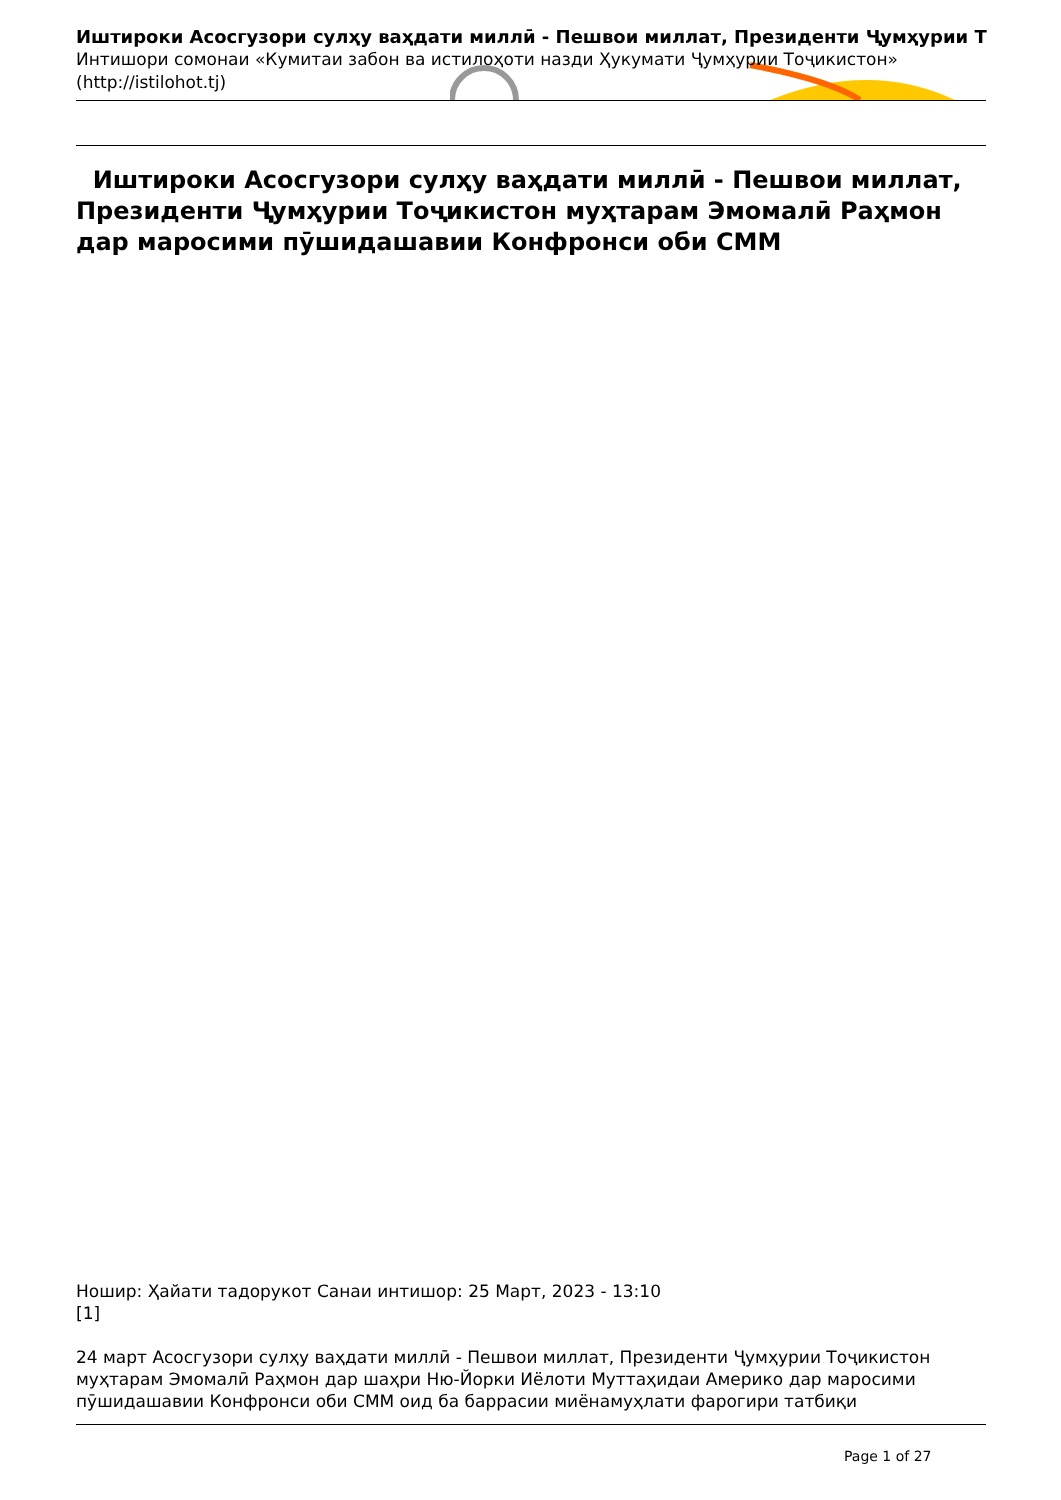Иштироки Асосгузори сулҳу ваҳдати миллӣ - Пешвои миллат, Президенти Ҷумҳурии Т
Интишори сомонаи «Кумитаи забон ва истилоҳоти назди Ҳукумати Ҷумҳурии Тоҷикистон» (http://istilohot.tj)
Иштироки Асосгузори сулҳу ваҳдати миллӣ - Пешвои миллат, Президенти Ҷумҳурии Тоҷикистон муҳтарам Эмомалӣ Раҳмон дар маросими пӯшидашавии Конфронси оби СММ
Ношир: Ҳайати тадорукот Санаи интишор: 25 Март, 2023 - 13:10
[1]
24 март Асосгузори сулҳу ваҳдати миллӣ - Пешвои миллат, Президенти Ҷумҳурии Тоҷикистон муҳтарам Эмомалӣ Раҳмон дар шаҳри Ню-Йорки Иёлоти Муттаҳидаи Америко дар маросими пӯшидашавии Конфронси оби СММ оид ба баррасии миёнамуҳлати фарогири татбиқи
Page 1 of 27